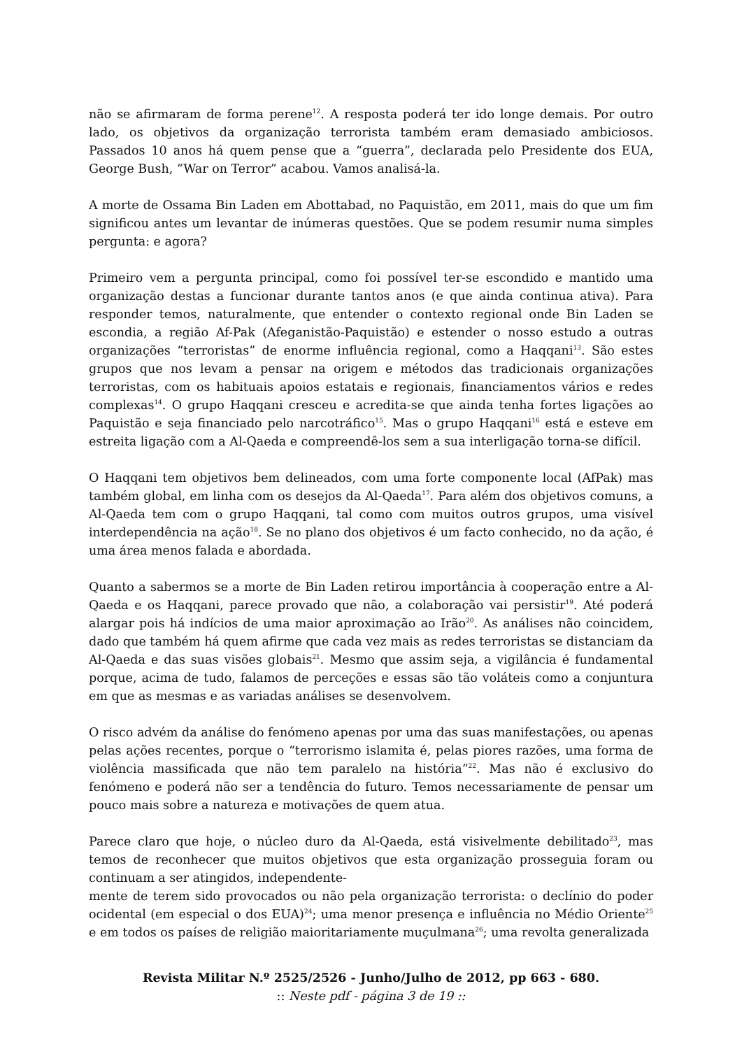não se afirmaram de forma perene<sup>12</sup>. A resposta poderá ter ido longe demais. Por outro lado, os objetivos da organização terrorista também eram demasiado ambiciosos. Passados 10 anos há quem pense que a “guerra”, declarada pelo Presidente dos EUA, George Bush, “War on Terror” acabou. Vamos analisá-la.
A morte de Ossama Bin Laden em Abottabad, no Paquistão, em 2011, mais do que um fim significou antes um levantar de inúmeras questões. Que se podem resumir numa simples pergunta: e agora?
Primeiro vem a pergunta principal, como foi possível ter-se escondido e mantido uma organização destas a funcionar durante tantos anos (e que ainda continua ativa). Para responder temos, naturalmente, que entender o contexto regional onde Bin Laden se escondia, a região Af-Pak (Afeganistão-Paquistão) e estender o nosso estudo a outras organizações “terroristas” de enorme influência regional, como a Haqqani<sup>13</sup>. São estes grupos que nos levam a pensar na origem e métodos das tradicionais organizações terroristas, com os habituais apoios estatais e regionais, financiamentos vários e redes complexas<sup>14</sup>. O grupo Haqqani cresceu e acredita-se que ainda tenha fortes ligações ao Paquistão e seja financiado pelo narcotráfico<sup>15</sup>. Mas o grupo Haqqani<sup>16</sup> está e esteve em estreita ligação com a Al-Qaeda e compreendê-los sem a sua interligação torna-se difícil.
O Haqqani tem objetivos bem delineados, com uma forte componente local (AfPak) mas também global, em linha com os desejos da Al-Qaeda<sup>17</sup>. Para além dos objetivos comuns, a Al-Qaeda tem com o grupo Haqqani, tal como com muitos outros grupos, uma visível interdependência na ação<sup>18</sup>. Se no plano dos objetivos é um facto conhecido, no da ação, é uma área menos falada e abordada.
Quanto a sabermos se a morte de Bin Laden retirou importância à cooperação entre a Al-Qaeda e os Haqqani, parece provado que não, a colaboração vai persistir<sup>19</sup>. Até poderá alargar pois há indícios de uma maior aproximação ao Irão<sup>20</sup>. As análises não coincidem, dado que também há quem afirme que cada vez mais as redes terroristas se distanciam da Al-Qaeda e das suas visões globais<sup>21</sup>. Mesmo que assim seja, a vigilância é fundamental porque, acima de tudo, falamos de perceções e essas são tão voláteis como a conjuntura em que as mesmas e as variadas análises se desenvolvem.
O risco advém da análise do fenómeno apenas por uma das suas manifestações, ou apenas pelas ações recentes, porque o “terrorismo islamita é, pelas piores razões, uma forma de violência massificada que não tem paralelo na história”<sup>22</sup>. Mas não é exclusivo do fenómeno e poderá não ser a tendência do futuro. Temos necessariamente de pensar um pouco mais sobre a natureza e motivações de quem atua.
Parece claro que hoje, o núcleo duro da Al-Qaeda, está visivelmente debilitado<sup>23</sup>, mas temos de reconhecer que muitos objetivos que esta organização prosseguia foram ou continuam a ser atingidos, independente-
mente de terem sido provocados ou não pela organização terrorista: o declínio do poder ocidental (em especial o dos EUA)<sup>24</sup>; uma menor presença e influência no Médio Oriente<sup>25</sup> e em todos os países de religião maioritariamente muçulmana<sup>26</sup>; uma revolta generalizada
Revista Militar N.º 2525/2526 - Junho/Julho de 2012, pp 663 - 680.
:: Neste pdf - página 3 de 19 ::